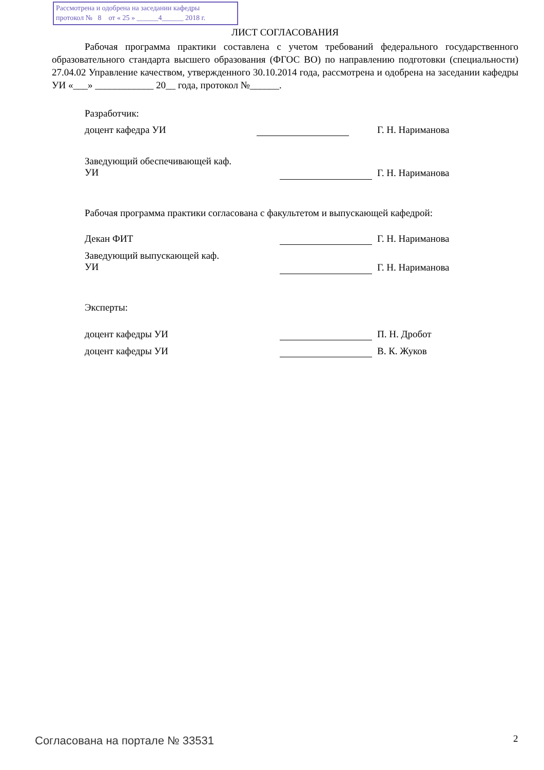Рассмотрена и одобрена на заседании кафедры
протокол № 8 от « 25 » ______4______ 2018 г.
ЛИСТ СОГЛАСОВАНИЯ
Рабочая программа практики составлена с учетом требований федерального государственного образовательного стандарта высшего образования (ФГОС ВО) по направлению подготовки (специальности) 27.04.02 Управление качеством, утвержденного 30.10.2014 года, рассмотрена и одобрена на заседании кафедры УИ «___» ____________ 20__ года, протокол №______.
Разработчик:
доцент кафедра УИ Г. Н. Нариманова
Заведующий обеспечивающей каф.
УИ
Г. Н. Нариманова
Рабочая программа практики согласована с факультетом и выпускающей кафедрой:
Декан ФИТ Г. Н. Нариманова
Заведующий выпускающей каф.
УИ
Г. Н. Нариманова
Эксперты:
доцент кафедры УИ П. Н. Дробот
доцент кафедры УИ В. К. Жуков
Согласована на портале № 33531 2